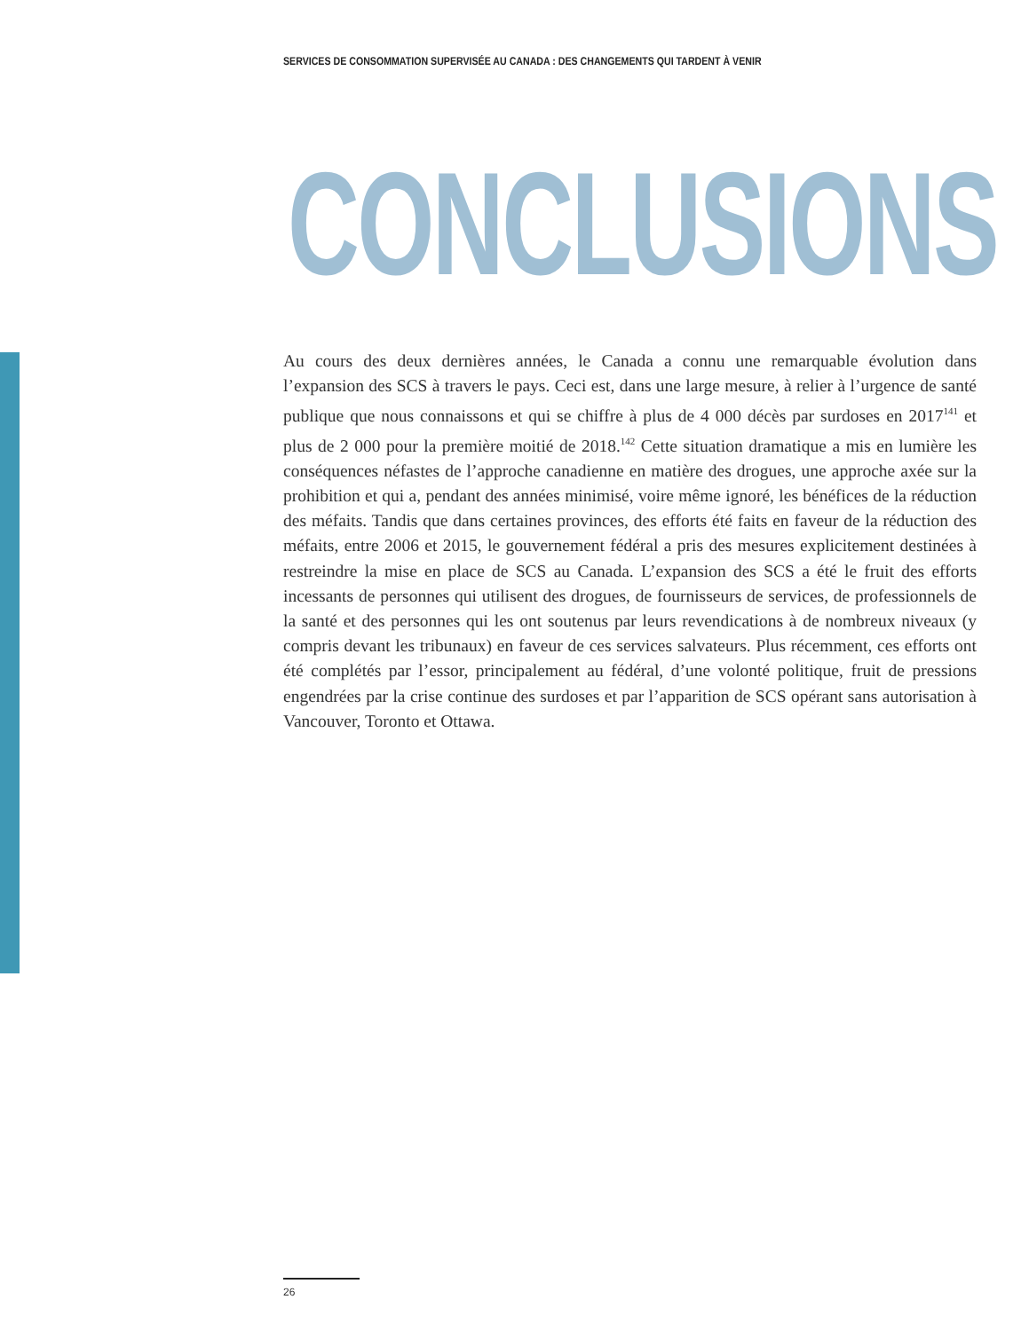SERVICES DE CONSOMMATION SUPERVISÉE AU CANADA : DES CHANGEMENTS QUI TARDENT À VENIR
CONCLUSIONS
Au cours des deux dernières années, le Canada a connu une remarquable évolution dans l’expansion des SCS à travers le pays. Ceci est, dans une large mesure, à relier à l’urgence de santé publique que nous connaissons et qui se chiffre à plus de 4 000 décès par surdoses en 2017<sup>141</sup> et plus de 2 000 pour la première moitié de 2018.<sup>142</sup> Cette situation dramatique a mis en lumière les conséquences néfastes de l’approche canadienne en matière des drogues, une approche axée sur la prohibition et qui a, pendant des années minimisé, voire même ignoré, les bénéfices de la réduction des méfaits. Tandis que dans certaines provinces, des efforts été faits en faveur de la réduction des méfaits, entre 2006 et 2015, le gouvernement fédéral a pris des mesures explicitement destinées à restreindre la mise en place de SCS au Canada. L’expansion des SCS a été le fruit des efforts incessants de personnes qui utilisent des drogues, de fournisseurs de services, de professionnels de la santé et des personnes qui les ont soutenus par leurs revendications à de nombreux niveaux (y compris devant les tribunaux) en faveur de ces services salvateurs. Plus récemment, ces efforts ont été complétés par l’essor, principalement au fédéral, d’une volonté politique, fruit de pressions engendrées par la crise continue des surdoses et par l’apparition de SCS opérant sans autorisation à Vancouver, Toronto et Ottawa.
26